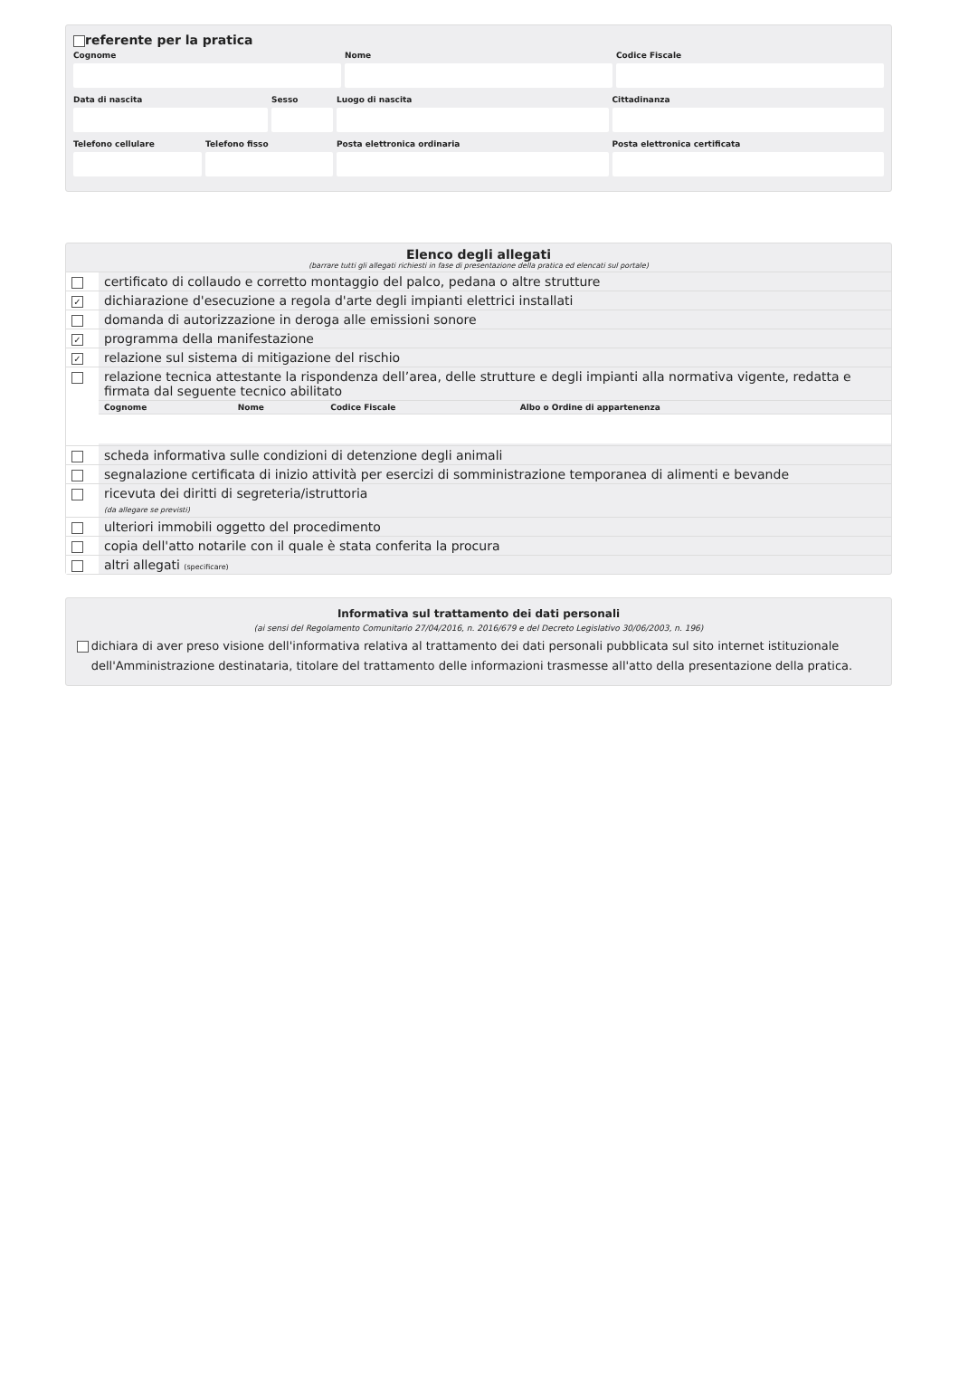referente per la pratica
Cognome
Nome
Codice Fiscale
Data di nascita
Sesso
Luogo di nascita
Cittadinanza
Telefono cellulare
Telefono fisso
Posta elettronica ordinaria
Posta elettronica certificata
Elenco degli allegati
(barrare tutti gli allegati richiesti in fase di presentazione della pratica ed elencati sul portale)
| | certificato di collaudo e corretto montaggio del palco, pedana o altre strutture |
| ✓ | dichiarazione d'esecuzione a regola d'arte degli impianti elettrici installati |
| | domanda di autorizzazione in deroga alle emissioni sonore |
| ✓ | programma della manifestazione |
| ✓ | relazione sul sistema di mitigazione del rischio |
| | relazione tecnica attestante la rispondenza dell’area, delle strutture e degli impianti alla normativa vigente, redatta e firmata dal seguente tecnico abilitato / Cognome / Nome / Codice Fiscale / Albo o Ordine di appartenenza / |
| | scheda informativa sulle condizioni di detenzione degli animali |
| | segnalazione certificata di inizio attività per esercizi di somministrazione temporanea di alimenti e bevande |
| | ricevuta dei diritti di segreteria/istruttoria (da allegare se previsti) |
| | ulteriori immobili oggetto del procedimento |
| | copia dell'atto notarile con il quale è stata conferita la procura |
| | altri allegati (specificare) |
Informativa sul trattamento dei dati personali
(ai sensi del Regolamento Comunitario 27/04/2016, n. 2016/679 e del Decreto Legislativo 30/06/2003, n. 196)
dichiara di aver preso visione dell'informativa relativa al trattamento dei dati personali pubblicata sul sito internet istituzionale dell'Amministrazione destinataria, titolare del trattamento delle informazioni trasmesse all'atto della presentazione della pratica.